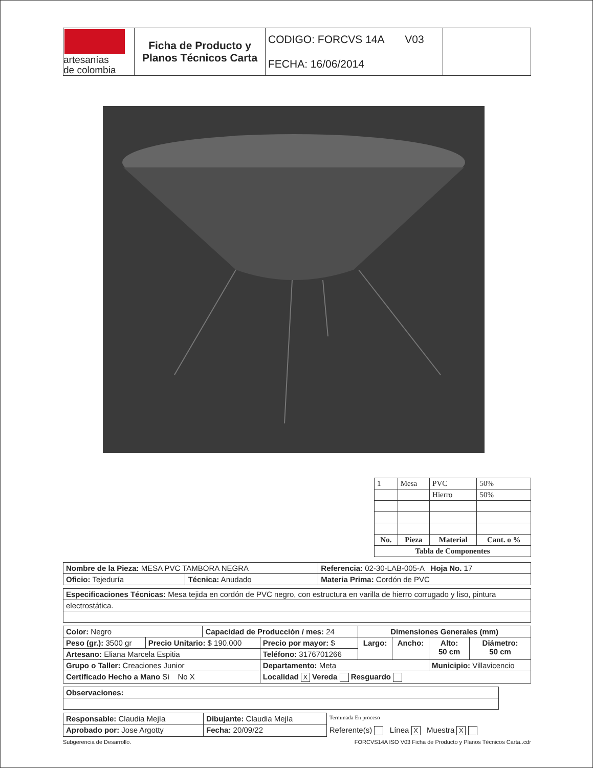| artesanías de colombia | Ficha de Producto y Planos Técnicos Carta | CODIGO: FORCVS 14A V03 FECHA: 16/06/2014 | |
| 1 | Mesa | PVC | 50% |
| | | Hierro | 50% |
| No. | Pieza | Material | Cant. o % |
| Tabla de Componentes | | | |
| Nombre de la Pieza: MESA PVC TAMBORA NEGRA | | Referencia: 02-30-LAB-005-A Hoja No. 17 |
| Oficio: Tejeduría | Técnica: Anudado | Materia Prima: Cordón de PVC |
| Especificaciones Técnicas: Mesa tejida en cordón de PVC negro, con estructura en varilla de hierro corrugado y liso, pintura |
| electrostática. |
| Color: Negro | | Capacidad de Producción / mes: 24 | | Dimensiones Generales (mm) | | | |
| Peso (gr.): 3500 gr | Precio Unitario: $ 190.000 | | Precio por mayor: $ | Largo: | Ancho: | Alto: 50 cm | Diámetro: 50 cm |
| Artesano: Eliana Marcela Espitia | | | Teléfono: 3176701266 | | | | |
| Grupo o Taller: Creaciones Junior | | | Departamento: Meta | | | Municipio: Villavicencio | |
| Certificado Hecho a Mano Si No X | | | Localidad X Vereda Resguardo | | | | |
| Observaciones: |
| Responsable: Claudia Mejía | Dibujante: Claudia Mejía | | Terminada En proceso |
| Aprobado por: Jose Argotty | Fecha: 20/09/22 | Referente(s) Línea X Muestra X | |
Subgerencia de Desarrollo. FORCVS14A ISO V03 Ficha de Producto y Planos Técnicos Carta..cdr